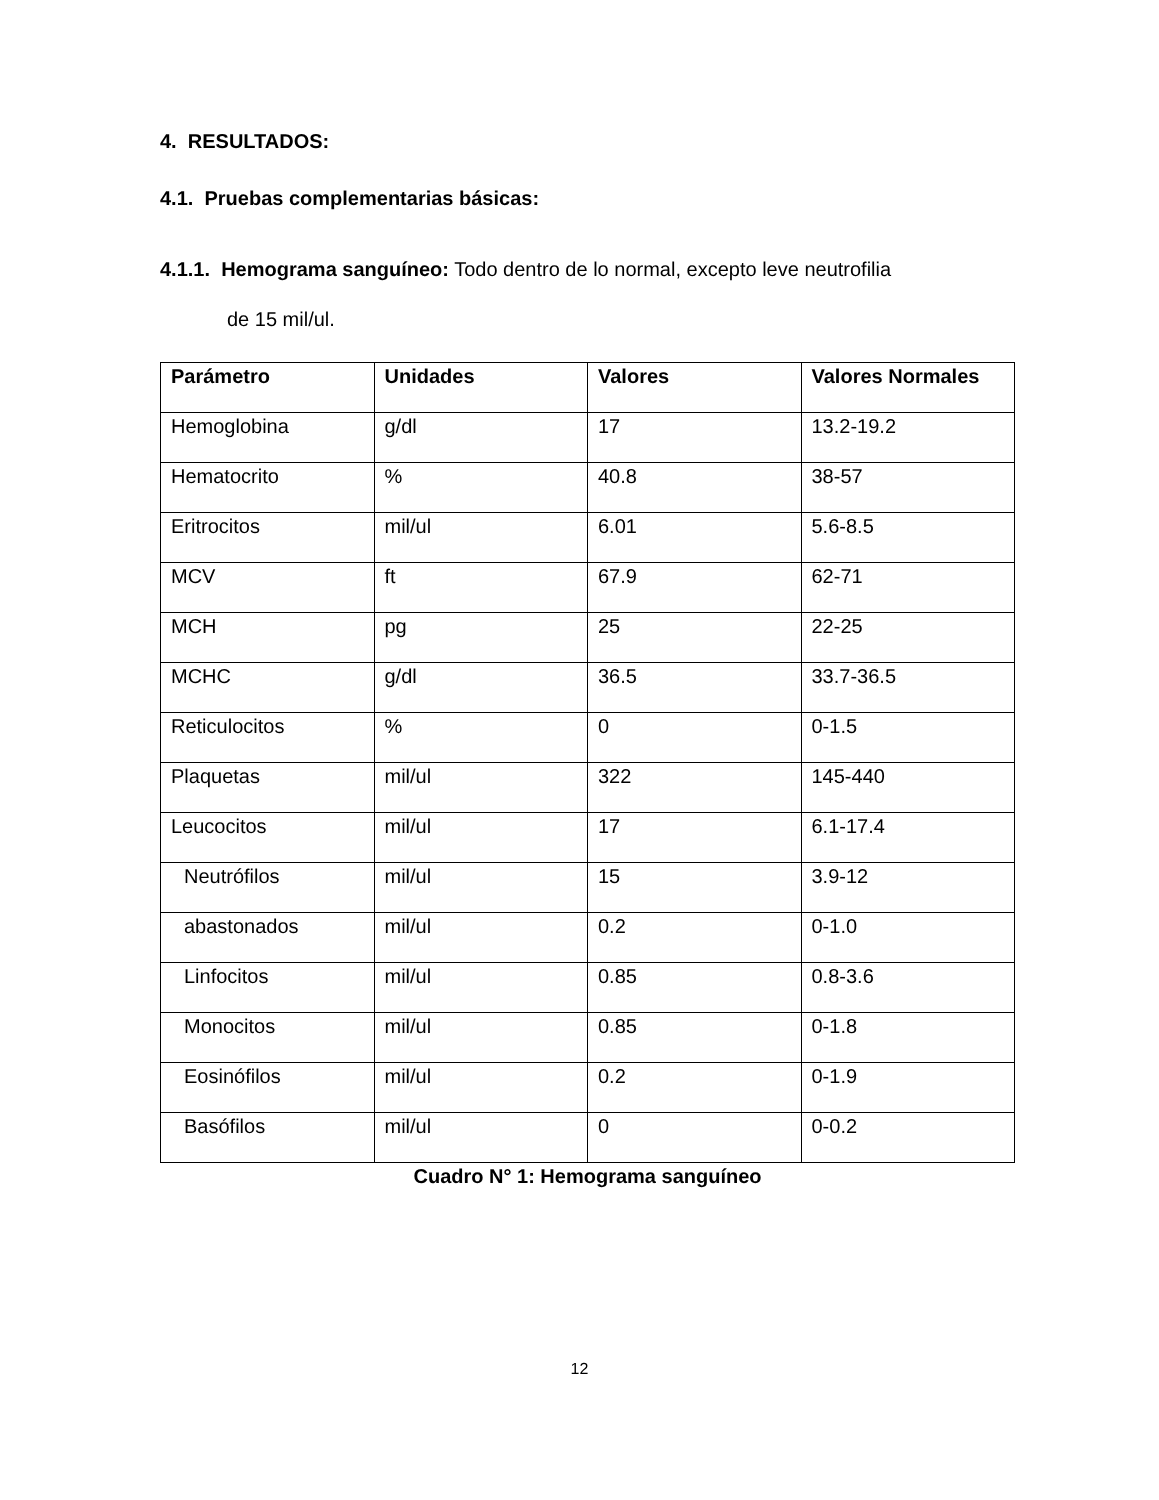4. RESULTADOS:
4.1. Pruebas complementarias básicas:
4.1.1. Hemograma sanguíneo: Todo dentro de lo normal, excepto leve neutrofilia
de 15 mil/ul.
| Parámetro | Unidades | Valores | Valores Normales |
| --- | --- | --- | --- |
| Hemoglobina | g/dl | 17 | 13.2-19.2 |
| Hematocrito | % | 40.8 | 38-57 |
| Eritrocitos | mil/ul | 6.01 | 5.6-8.5 |
| MCV | ft | 67.9 | 62-71 |
| MCH | pg | 25 | 22-25 |
| MCHC | g/dl | 36.5 | 33.7-36.5 |
| Reticulocitos | % | 0 | 0-1.5 |
| Plaquetas | mil/ul | 322 | 145-440 |
| Leucocitos | mil/ul | 17 | 6.1-17.4 |
| Neutrófilos | mil/ul | 15 | 3.9-12 |
| abastonados | mil/ul | 0.2 | 0-1.0 |
| Linfocitos | mil/ul | 0.85 | 0.8-3.6 |
| Monocitos | mil/ul | 0.85 | 0-1.8 |
| Eosinófilos | mil/ul | 0.2 | 0-1.9 |
| Basófilos | mil/ul | 0 | 0-0.2 |
Cuadro N° 1: Hemograma sanguíneo
12